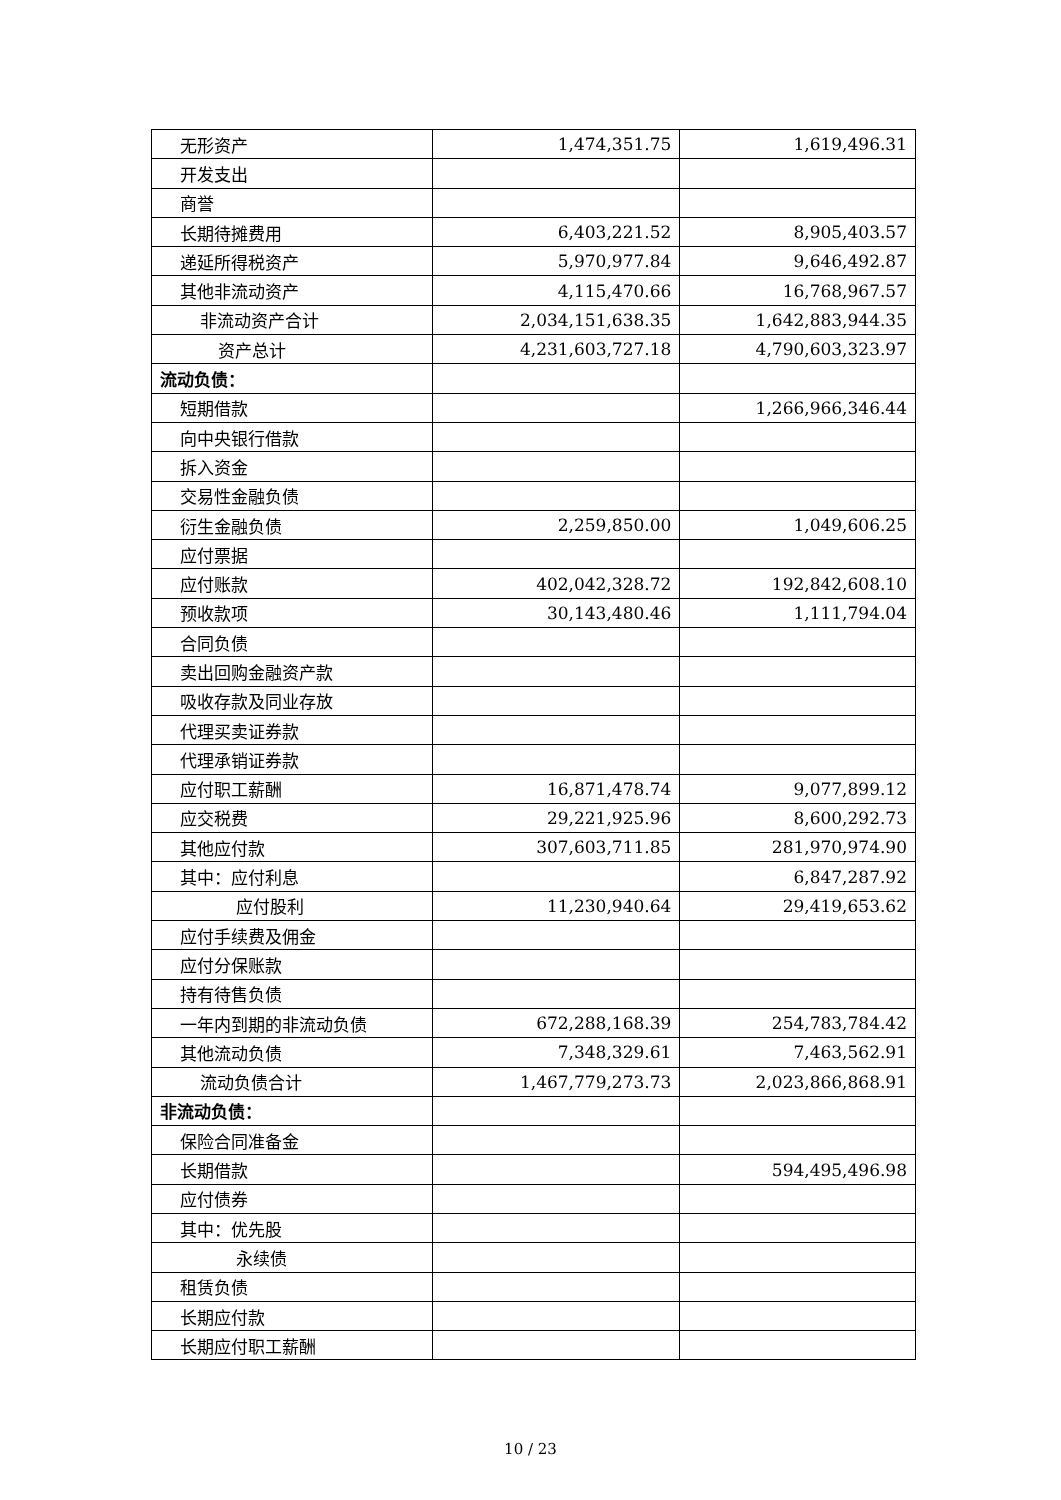| 无形资产 | 1,474,351.75 | 1,619,496.31 |
| 开发支出 | | |
| 商誉 | | |
| 长期待摊费用 | 6,403,221.52 | 8,905,403.57 |
| 递延所得税资产 | 5,970,977.84 | 9,646,492.87 |
| 其他非流动资产 | 4,115,470.66 | 16,768,967.57 |
| 非流动资产合计 | 2,034,151,638.35 | 1,642,883,944.35 |
| 资产总计 | 4,231,603,727.18 | 4,790,603,323.97 |
| 流动负债： | | |
| 短期借款 | | 1,266,966,346.44 |
| 向中央银行借款 | | |
| 拆入资金 | | |
| 交易性金融负债 | | |
| 衍生金融负债 | 2,259,850.00 | 1,049,606.25 |
| 应付票据 | | |
| 应付账款 | 402,042,328.72 | 192,842,608.10 |
| 预收款项 | 30,143,480.46 | 1,111,794.04 |
| 合同负债 | | |
| 卖出回购金融资产款 | | |
| 吸收存款及同业存放 | | |
| 代理买卖证券款 | | |
| 代理承销证券款 | | |
| 应付职工薪酬 | 16,871,478.74 | 9,077,899.12 |
| 应交税费 | 29,221,925.96 | 8,600,292.73 |
| 其他应付款 | 307,603,711.85 | 281,970,974.90 |
| 其中：应付利息 | | 6,847,287.92 |
| 应付股利 | 11,230,940.64 | 29,419,653.62 |
| 应付手续费及佣金 | | |
| 应付分保账款 | | |
| 持有待售负债 | | |
| 一年内到期的非流动负债 | 672,288,168.39 | 254,783,784.42 |
| 其他流动负债 | 7,348,329.61 | 7,463,562.91 |
| 流动负债合计 | 1,467,779,273.73 | 2,023,866,868.91 |
| 非流动负债： | | |
| 保险合同准备金 | | |
| 长期借款 | | 594,495,496.98 |
| 应付债券 | | |
| 其中：优先股 | | |
| 永续债 | | |
| 租赁负债 | | |
| 长期应付款 | | |
| 长期应付职工薪酬 | | |
10 / 23